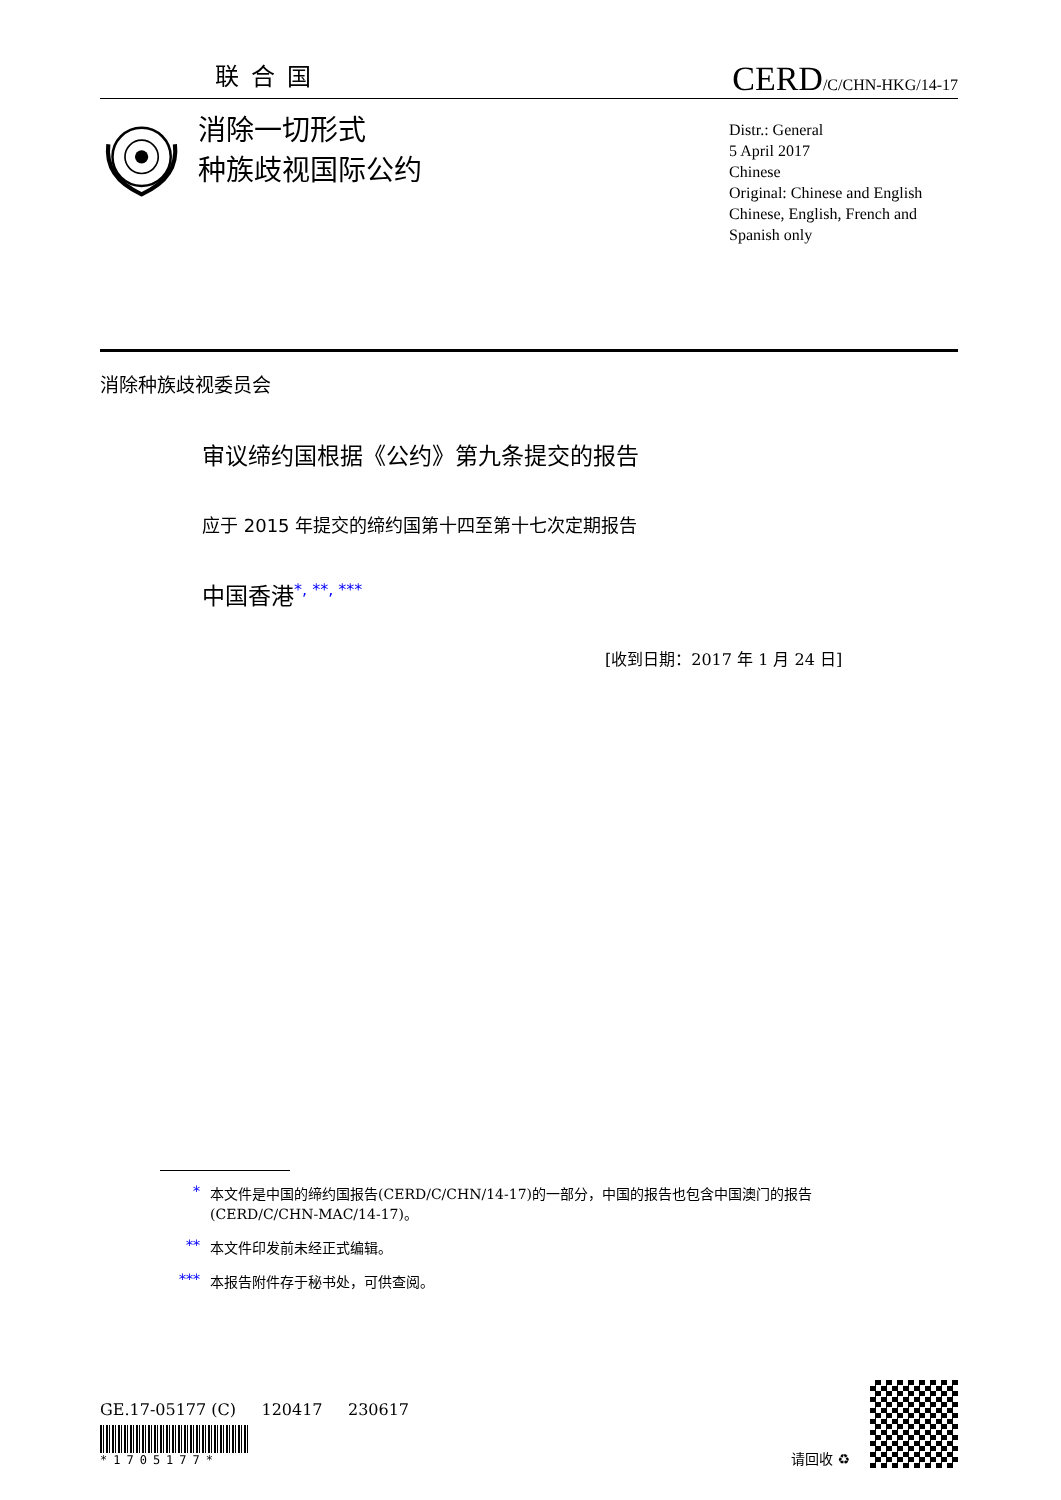联合国
CERD/C/CHN-HKG/14-17
消除一切形式
种族歧视国际公约
Distr.: General
5 April 2017
Chinese
Original: Chinese and English
Chinese, English, French and Spanish only
消除种族歧视委员会
审议缔约国根据《公约》第九条提交的报告
应于 2015 年提交的缔约国第十四至第十七次定期报告
中国香港<sup>*, **, ***</sup>
[收到日期：2017 年 1 月 24 日]
* 本文件是中国的缔约国报告(CERD/C/CHN/14-17)的一部分，中国的报告也包含中国澳门的报告(CERD/C/CHN-MAC/14-17)。
** 本文件印发前未经正式编辑。
*** 本报告附件存于秘书处，可供查阅。
GE.17-05177 (C) 120417 230617
*1705177*
请回收 ♻